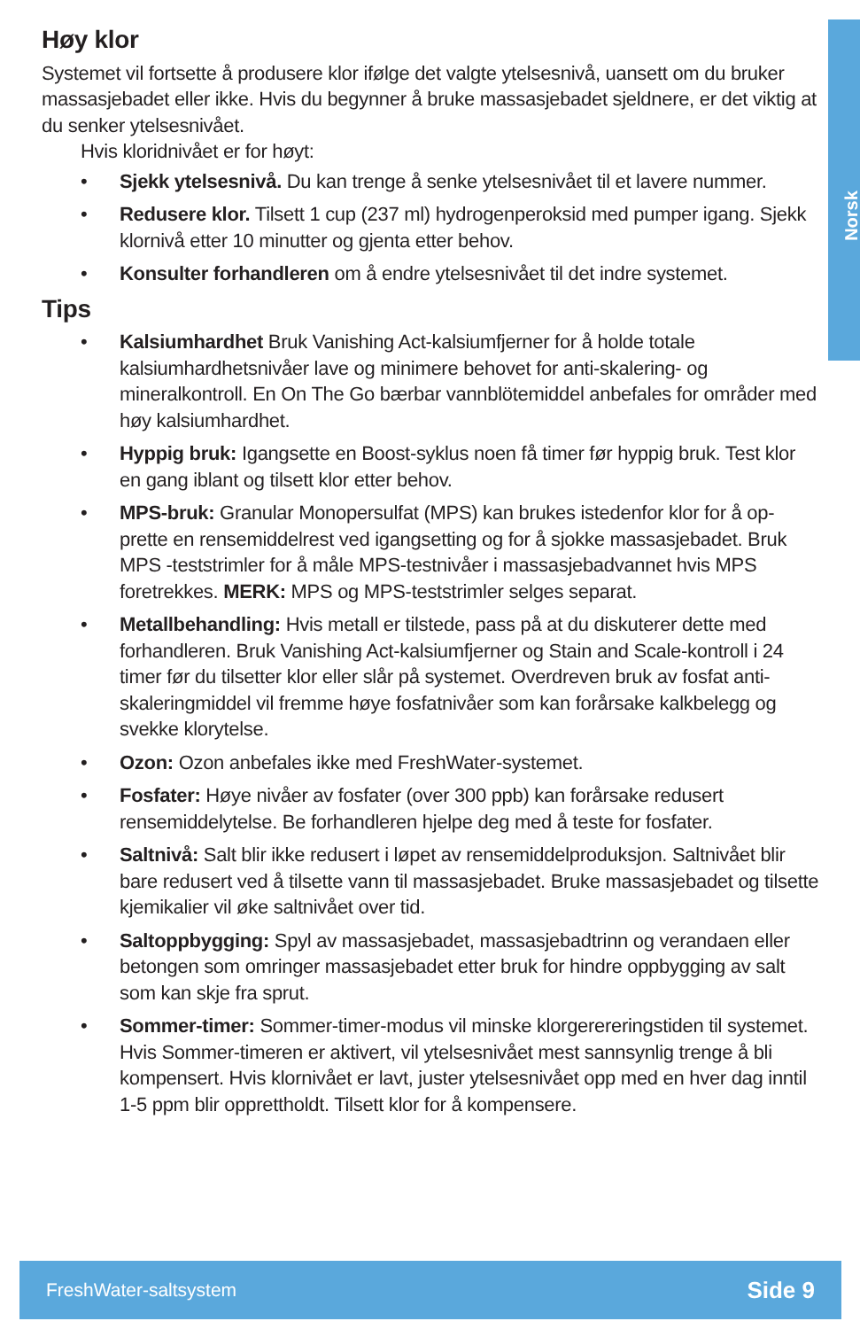Norsk
Høy klor
Systemet vil fortsette å produsere klor ifølge det valgte ytelsesnivå, uansett om du bruker massasjebadet eller ikke. Hvis du begynner å bruke massasjebadet sjeldnere, er det viktig at du senker ytelsesnivået.
Hvis kloridnivået er for høyt:
• Sjekk ytelsesnivå. Du kan trenge å senke ytelsesnivået til et lavere nummer.
• Redusere klor. Tilsett 1 cup (237 ml) hydrogenperoksid med pumper igang. Sjekk klornivå etter 10 minutter og gjenta etter behov.
• Konsulter forhandleren om å endre ytelsesnivået til det indre systemet.
Tips
• Kalsiumhardhet Bruk Vanishing Act-kalsiumfjerner for å holde totale kalsiumhardhetsnivåer lave og minimere behovet for anti-skalering- og mineralkontroll. En On The Go bærbar vannblötemiddel anbefales for områder med høy kalsiumhardhet.
• Hyppig bruk: Igangsette en Boost-syklus noen få timer før hyppig bruk. Test klor en gang iblant og tilsett klor etter behov.
• MPS-bruk: Granular Monopersulfat (MPS) kan brukes istedenfor klor for å op-prette en rensemiddelrest ved igangsetting og for å sjokke massasjebadet. Bruk MPS -teststrimler for å måle MPS-testnivåer i massasjebadvannet hvis MPS foretrekkes. MERK: MPS og MPS-teststrimler selges separat.
• Metallbehandling: Hvis metall er tilstede, pass på at du diskuterer dette med forhandleren. Bruk Vanishing Act-kalsiumfjerner og Stain and Scale-kontroll i 24 timer før du tilsetter klor eller slår på systemet. Overdreven bruk av fosfat anti-skaleringmiddel vil fremme høye fosfatnivåer som kan forårsake kalkbelegg og svekke klorytelse.
• Ozon: Ozon anbefales ikke med FreshWater-systemet.
• Fosfater: Høye nivåer av fosfater (over 300 ppb) kan forårsake redusert rensemiddelytelse. Be forhandleren hjelpe deg med å teste for fosfater.
• Saltnivå: Salt blir ikke redusert i løpet av rensemiddelproduksjon. Saltnivået blir bare redusert ved å tilsette vann til massasjebadet. Bruke massasjebadet og tilsette kjemikalier vil øke saltnivået over tid.
• Saltoppbygging: Spyl av massasjebadet, massasjebadtrinn og verandaen eller betongen som omringer massasjebadet etter bruk for hindre oppbygging av salt som kan skje fra sprut.
• Sommer-timer: Sommer-timer-modus vil minske klorgerereringstiden til systemet. Hvis Sommer-timeren er aktivert, vil ytelsesnivået mest sannsynlig trenge å bli kompensert. Hvis klornivået er lavt, juster ytelsesnivået opp med en hver dag inntil 1-5 ppm blir opprettholdt. Tilsett klor for å kompensere.
FreshWater-saltsystem Side 9